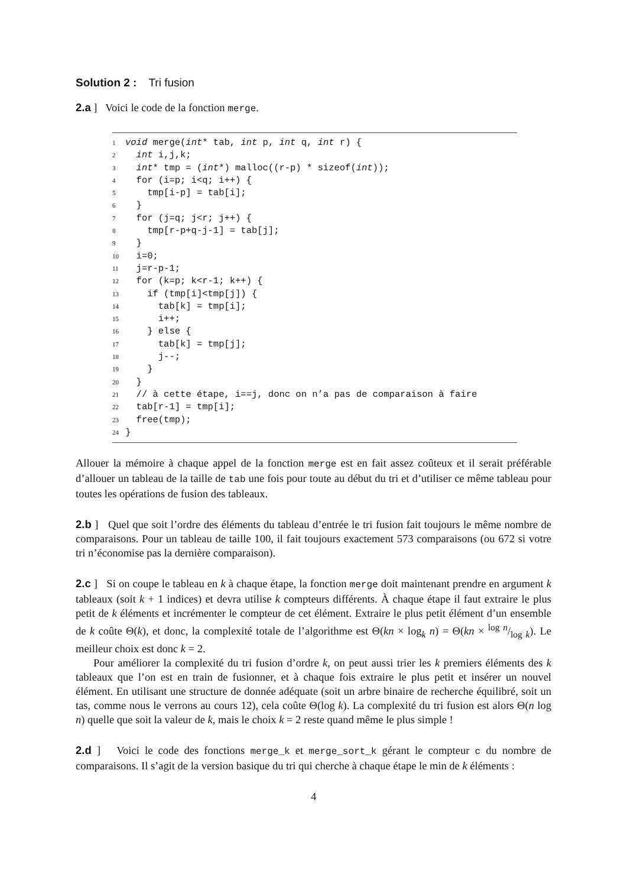Solution 2 : Tri fusion
2.a ] Voici le code de la fonction merge.
1 void merge(int* tab, int p, int q, int r) {
2 int i,j,k;
3 int* tmp = (int*) malloc((r-p) * sizeof(int));
4 for (i=p; i<q; i++) {
5 tmp[i-p] = tab[i];
6 }
7 for (j=q; j<r; j++) {
8 tmp[r-p+q-j-1] = tab[j];
9 }
10 i=0;
11 j=r-p-1;
12 for (k=p; k<r-1; k++) {
13 if (tmp[i]<tmp[j]) {
14 tab[k] = tmp[i];
15 i++;
16 } else {
17 tab[k] = tmp[j];
18 j--;
19 }
20 }
21 // à cette étape, i==j, donc on n’a pas de comparaison à faire
22 tab[r-1] = tmp[i];
23 free(tmp);
24 }
Allouer la mémoire à chaque appel de la fonction merge est en fait assez coûteux et il serait préférable d’allouer un tableau de la taille de tab une fois pour toute au début du tri et d’utiliser ce même tableau pour toutes les opérations de fusion des tableaux.
2.b ] Quel que soit l’ordre des éléments du tableau d’entrée le tri fusion fait toujours le même nombre de comparaisons. Pour un tableau de taille 100, il fait toujours exactement 573 comparaisons (ou 672 si votre tri n’économise pas la dernière comparaison).
2.c ] Si on coupe le tableau en k à chaque étape, la fonction merge doit maintenant prendre en argument k tableaux (soit k + 1 indices) et devra utilise k compteurs différents. À chaque étape il faut extraire le plus petit de k éléments et incrémenter le compteur de cet élément. Extraire le plus petit élément d’un ensemble de k coûte Θ(k), et donc, la complexité totale de l’algorithme est Θ(kn × log<sub>k</sub> n) = Θ(kn × log n/log k). Le meilleur choix est donc k = 2.
Pour améliorer la complexité du tri fusion d’ordre k, on peut aussi trier les k premiers éléments des k tableaux que l’on est en train de fusionner, et à chaque fois extraire le plus petit et insérer un nouvel élément. En utilisant une structure de donnée adéquate (soit un arbre binaire de recherche équilibré, soit un tas, comme nous le verrons au cours 12), cela coûte Θ(log k). La complexité du tri fusion est alors Θ(n log n) quelle que soit la valeur de k, mais le choix k = 2 reste quand même le plus simple !
2.d ] Voici le code des fonctions merge_k et merge_sort_k gérant le compteur c du nombre de comparaisons. Il s’agit de la version basique du tri qui cherche à chaque étape le min de k éléments :
4